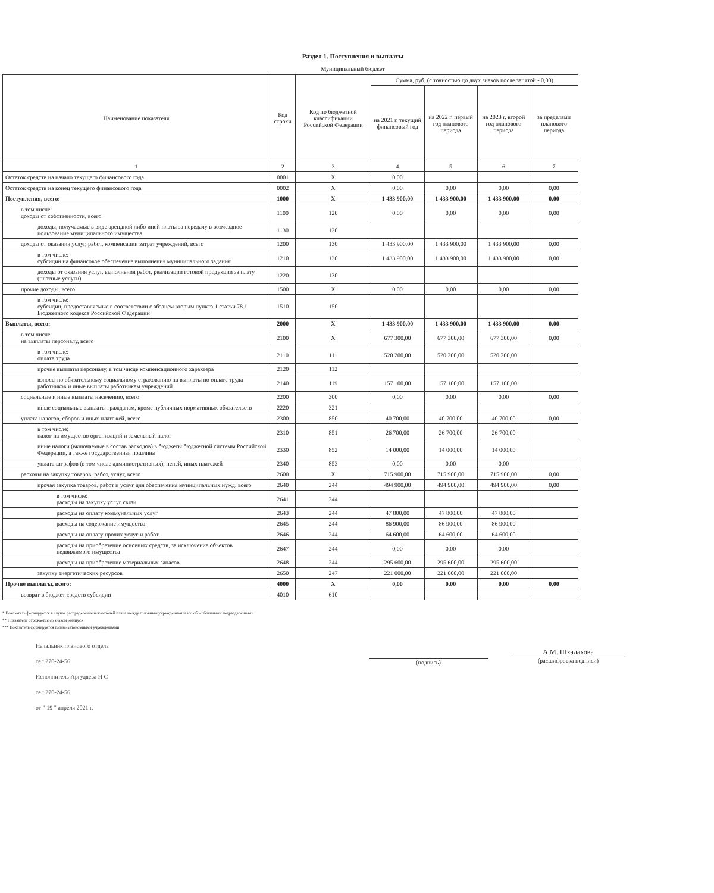Раздел 1. Поступления и выплаты
Муниципальный бюджет
| Наименование показателя | Код строки | Код по бюджетной классификации Российской Федерации | Сумма, руб. (с точностью до двух знаков после запятой - 0,00) | | | |
| --- | --- | --- | --- | --- | --- | --- |
| | | | на 2021 г. текущий финансовый год | на 2022 г. первый год планового периода | на 2023 г. второй год планового периода | за пределами планового периода |
| 1 | 2 | 3 | 4 | 5 | 6 | 7 |
| Остаток средств на начало текущего финансового года | 0001 | X | 0,00 | | | |
| Остаток средств на конец текущего финансового года | 0002 | X | 0,00 | 0,00 | 0,00 | 0,00 |
| Поступления, всего: | 1000 | X | 1 433 900,00 | 1 433 900,00 | 1 433 900,00 | 0,00 |
| в том числе: доходы от собственности, всего | 1100 | 120 | 0,00 | 0,00 | 0,00 | 0,00 |
| доходы, получаемые в виде арендной либо иной платы за передачу в возмездное пользование муниципального имущества | 1130 | 120 | | | | |
| доходы от оказания услуг, работ, компенсации затрат учреждений, всего | 1200 | 130 | 1 433 900,00 | 1 433 900,00 | 1 433 900,00 | 0,00 |
| в том числе: субсидии на финансовое обеспечение выполнения муниципального задания | 1210 | 130 | 1 433 900,00 | 1 433 900,00 | 1 433 900,00 | 0,00 |
| доходы от оказания услуг, выполнения работ, реализации готовой продукции за плату (платные услуги) | 1220 | 130 | | | | |
| прочие доходы, всего | 1500 | X | 0,00 | 0,00 | 0,00 | 0,00 |
| в том числе: субсидии, предоставляемые в соответствии с абзацем вторым пункта 1 статьи 78.1 Бюджетного кодекса Российской Федерации | 1510 | 150 | | | | |
| Выплаты, всего: | 2000 | X | 1 433 900,00 | 1 433 900,00 | 1 433 900,00 | 0,00 |
| в том числе: на выплаты персоналу, всего | 2100 | X | 677 300,00 | 677 300,00 | 677 300,00 | 0,00 |
| в том числе: оплата труда | 2110 | 111 | 520 200,00 | 520 200,00 | 520 200,00 | |
| прочие выплаты персоналу, в том чисде компенсационного характера | 2120 | 112 | | | | |
| взносы по обязательному социальному страхованию на выплаты по оплате труда работников и иные выплаты работникам учреждений | 2140 | 119 | 157 100,00 | 157 100,00 | 157 100,00 | |
| социальные и иные выплаты населению, всего | 2200 | 300 | 0,00 | 0,00 | 0,00 | 0,00 |
| иные социальные выплаты гражданам, кроме публичных нормативных обязательств | 2220 | 321 | | | | |
| уплата налогов, сборов и иных платежей, всего | 2300 | 850 | 40 700,00 | 40 700,00 | 40 700,00 | 0,00 |
| в том числе: налог на имущество организаций и земельный налог | 2310 | 851 | 26 700,00 | 26 700,00 | 26 700,00 | |
| иные налоги (включаемые в состав расходов) в бюджеты бюджетной системы Российской Федерации, а также государственная пошлина | 2330 | 852 | 14 000,00 | 14 000,00 | 14 000,00 | |
| уплата штрафов (в том числе административных), пеней, иных платежей | 2340 | 853 | 0,00 | 0,00 | 0,00 | |
| расходы на закупку товаров, работ, услуг, всего | 2600 | X | 715 900,00 | 715 900,00 | 715 900,00 | 0,00 |
| прочая закупка товаров, работ и услуг для обеспечения муниципальных нужд, всего | 2640 | 244 | 494 900,00 | 494 900,00 | 494 900,00 | 0,00 |
| в том числе: расходы на закупку услуг связи | 2641 | 244 | | | | |
| расходы на оплату коммунальных услуг | 2643 | 244 | 47 800,00 | 47 800,00 | 47 800,00 | |
| расходы на содержание имущества | 2645 | 244 | 86 900,00 | 86 900,00 | 86 900,00 | |
| расходы на оплату прочих услуг и работ | 2646 | 244 | 64 600,00 | 64 600,00 | 64 600,00 | |
| расходы на приобретение основных средств, за исключение объектов недвижимого имущества | 2647 | 244 | 0,00 | 0,00 | 0,00 | |
| расходы на приобретение материальных запасов | 2648 | 244 | 295 600,00 | 295 600,00 | 295 600,00 | |
| закупку энергетических ресурсов | 2650 | 247 | 221 000,00 | 221 000,00 | 221 000,00 | |
| Прочие выплаты, всего: | 4000 | X | 0,00 | 0,00 | 0,00 | 0,00 |
| возврат в бюджет средств субсидии | 4010 | 610 | | | | |
* Показатель формируется в случае распределения показателей плана между головным учреждением и его обособленными подразделениями
** Показатель отражается со знаком «минус»
*** Показатель формируется только автономными учреждениями
Начальник планового отдела
тел 270-24-56
Исполнитель Аргудяева Н С
тел 270-24-56
от " 19 " апреля 2021 г.
(подпись)
А.М. Шхалахова
(расшифровка подписи)